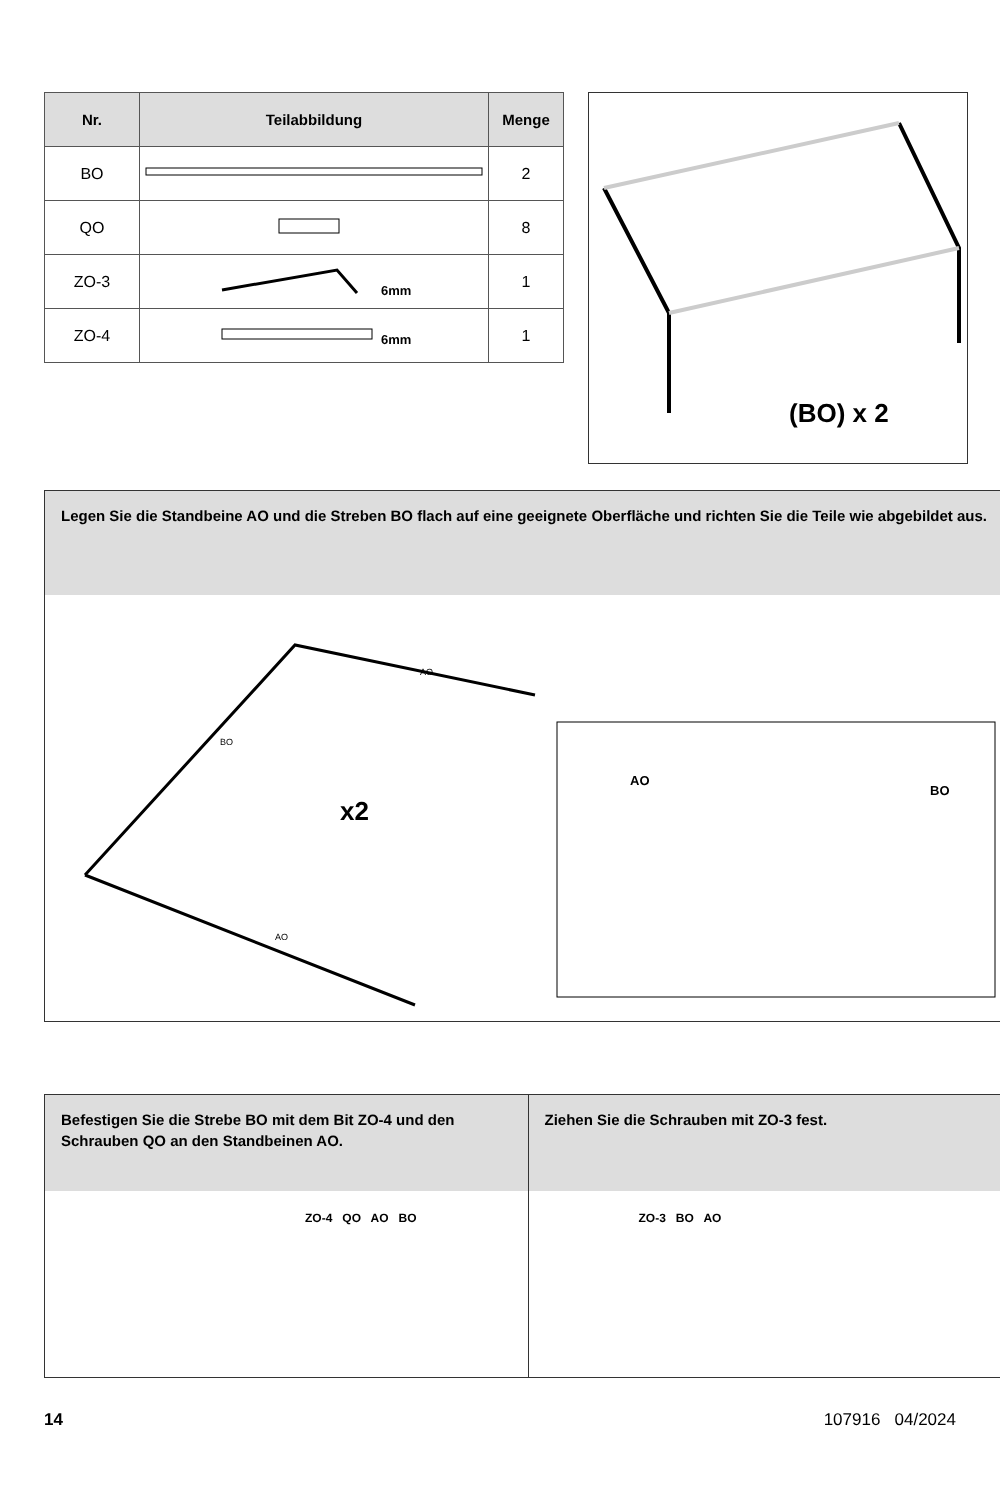| Nr. | Teilabbildung | Menge |
| --- | --- | --- |
| BO | | 2 |
| QO | | 8 |
| ZO-3 | 6mm | 1 |
| ZO-4 | 6mm | 1 |
(BO) x 2
Legen Sie die Standbeine AO und die Streben BO flach auf eine geeignete Oberfläche und richten Sie die Teile wie abgebildet aus.
x2
BO
AO
AO
AO
BO
Befestigen Sie die Strebe BO mit dem Bit ZO-4 und den Schrauben QO an den Standbeinen AO.
ZO-4 QO AO BO
Ziehen Sie die Schrauben mit ZO-3 fest.
ZO-3 BO AO
14 107916 04/2024